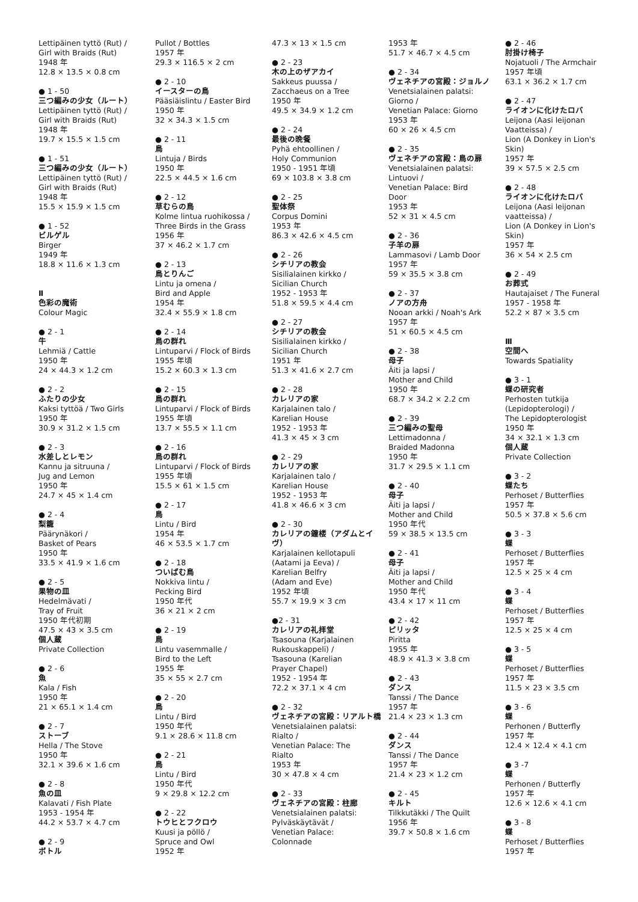Lettipäinen tyttö (Rut) /
Girl with Braids (Rut)
1948 年
12.8 × 13.5 × 0.8 cm
● 1 - 50
三つ編みの少女（ルート）
Lettipäinen tyttö (Rut) /
Girl with Braids (Rut)
1948 年
19.7 × 15.5 × 1.5 cm
● 1 - 51
三つ編みの少女（ルート）
Lettipäinen tyttö (Rut) /
Girl with Braids (Rut)
1948 年
15.5 × 15.9 × 1.5 cm
● 1 - 52
ビルゲル
Birger
1949 年
18.8 × 11.6 × 1.3 cm
Ⅱ
色彩の魔術
Colour Magic
● 2 - 1
牛
Lehmiä / Cattle
1950 年
24 × 44.3 × 1.2 cm
● 2 - 2
ふたりの少女
Kaksi tyttöä / Two Girls
1950 年
30.9 × 31.2 × 1.5 cm
● 2 - 3
水差しとレモン
Kannu ja sitruuna /
Jug and Lemon
1950 年
24.7 × 45 × 1.4 cm
● 2 - 4
梨籠
Päärynäkori /
Basket of Pears
1950 年
33.5 × 41.9 × 1.6 cm
● 2 - 5
果物の皿
Hedelmävati /
Tray of Fruit
1950 年代初期
47.5 × 43 × 3.5 cm
個人蔵
Private Collection
● 2 - 6
魚
Kala / Fish
1950 年
21 × 65.1 × 1.4 cm
● 2 - 7
ストーブ
Hella / The Stove
1950 年
32.1 × 39.6 × 1.6 cm
● 2 - 8
魚の皿
Kalavati / Fish Plate
1953 - 1954 年
44.2 × 53.7 × 4.7 cm
● 2 - 9
ボトル
Pullot / Bottles
1957 年
29.3 × 116.5 × 2 cm
● 2 - 10
イースターの鳥
Pääsiäislintu / Easter Bird
1950 年
32 × 34.3 × 1.5 cm
● 2 - 11
鳥
Lintuja / Birds
1950 年
22.5 × 44.5 × 1.6 cm
● 2 - 12
草むらの鳥
Kolme lintua ruohikossa /
Three Birds in the Grass
1956 年
37 × 46.2 × 1.7 cm
● 2 - 13
鳥とりんご
Lintu ja omena /
Bird and Apple
1954 年
32.4 × 55.9 × 1.8 cm
● 2 - 14
鳥の群れ
Lintuparvi / Flock of Birds
1955 年頃
15.2 × 60.3 × 1.3 cm
● 2 - 15
鳥の群れ
Lintuparvi / Flock of Birds
1955 年頃
13.7 × 55.5 × 1.1 cm
● 2 - 16
鳥の群れ
Lintuparvi / Flock of Birds
1955 年頃
15.5 × 61 × 1.5 cm
● 2 - 17
鳥
Lintu / Bird
1954 年
46 × 53.5 × 1.7 cm
● 2 - 18
ついばむ鳥
Nokkiva lintu /
Pecking Bird
1950 年代
36 × 21 × 2 cm
● 2 - 19
鳥
Lintu vasemmalle /
Bird to the Left
1955 年
35 × 55 × 2.7 cm
● 2 - 20
鳥
Lintu / Bird
1950 年代
9.1 × 28.6 × 11.8 cm
● 2 - 21
鳥
Lintu / Bird
1950 年代
9 × 29.8 × 12.2 cm
● 2 - 22
トウヒとフクロウ
Kuusi ja pöllö /
Spruce and Owl
1952 年
47.3 × 13 × 1.5 cm
● 2 - 23
木の上のザアカイ
Sakkeus puussa /
Zacchaeus on a Tree
1950 年
49.5 × 34.9 × 1.2 cm
● 2 - 24
最後の晩餐
Pyhä ehtoollinen /
Holy Communion
1950 - 1951 年頃
69 × 103.8 × 3.8 cm
● 2 - 25
聖体祭
Corpus Domini
1953 年
86.3 × 42.6 × 4.5 cm
● 2 - 26
シチリアの教会
Sisilialainen kirkko /
Sicilian Church
1952 - 1953 年
51.8 × 59.5 × 4.4 cm
● 2 - 27
シチリアの教会
Sisilialainen kirkko /
Sicilian Church
1951 年
51.3 × 41.6 × 2.7 cm
● 2 - 28
カレリアの家
Karjalainen talo /
Karelian House
1952 - 1953 年
41.3 × 45 × 3 cm
● 2 - 29
カレリアの家
Karjalainen talo /
Karelian House
1952 - 1953 年
41.8 × 46.6 × 3 cm
● 2 - 30
カレリアの鐘楼（アダムとイヴ）
Karjalainen kellotapuli
(Aatami ja Eeva) /
Karelian Belfry
(Adam and Eve)
1952 年頃
55.7 × 19.9 × 3 cm
●2 - 31
カレリアの礼拝堂
Tsasouna (Karjalainen
Rukouskappeli) /
Tsasouna (Karelian
Prayer Chapel)
1952 - 1954 年
72.2 × 37.1 × 4 cm
● 2 - 32
ヴェネチアの宮殿：リアルト橋
Venetsialainen palatsi:
Rialto /
Venetian Palace: The
Rialto
1953 年
30 × 47.8 × 4 cm
● 2 - 33
ヴェネチアの宮殿：柱廊
Venetsialainen palatsi:
Pylväskäytävät /
Venetian Palace:
Colonnade
1953 年
51.7 × 46.7 × 4.5 cm
● 2 - 34
ヴェネチアの宮殿：ジョルノ
Venetsialainen palatsi:
Giorno /
Venetian Palace: Giorno
1953 年
60 × 26 × 4.5 cm
● 2 - 35
ヴェネチアの宮殿：鳥の扉
Venetsialainen palatsi:
Lintuovi /
Venetian Palace: Bird
Door
1953 年
52 × 31 × 4.5 cm
● 2 - 36
子羊の扉
Lammasovi / Lamb Door
1957 年
59 × 35.5 × 3.8 cm
● 2 - 37
ノアの方舟
Nooan arkki / Noah's Ark
1957 年
51 × 60.5 × 4.5 cm
● 2 - 38
母子
Äiti ja lapsi /
Mother and Child
1950 年
68.7 × 34.2 × 2.2 cm
● 2 - 39
三つ編みの聖母
Lettimadonna /
Braided Madonna
1950 年
31.7 × 29.5 × 1.1 cm
● 2 - 40
母子
Äiti ja lapsi /
Mother and Child
1950 年代
59 × 38.5 × 13.5 cm
● 2 - 41
母子
Äiti ja lapsi /
Mother and Child
1950 年代
43.4 × 17 × 11 cm
● 2 - 42
ピリッタ
Piritta
1955 年
48.9 × 41.3 × 3.8 cm
● 2 - 43
ダンス
Tanssi / The Dance
1957 年
21.4 × 23 × 1.3 cm
● 2 - 44
ダンス
Tanssi / The Dance
1957 年
21.4 × 23 × 1.2 cm
● 2 - 45
キルト
Tilkkutäkki / The Quilt
1956 年
39.7 × 50.8 × 1.6 cm
● 2 - 46
肘掛け椅子
Nojatuoli / The Armchair
1957 年頃
63.1 × 36.2 × 1.7 cm
● 2 - 47
ライオンに化けたロバ
Leijona (Aasi leijonan
Vaatteissa) /
Lion (A Donkey in Lion's
Skin)
1957 年
39 × 57.5 × 2.5 cm
● 2 - 48
ライオンに化けたロバ
Leijona (Aasi leijonan
vaatteissa) /
Lion (A Donkey in Lion's
Skin)
1957 年
36 × 54 × 2.5 cm
● 2 - 49
お葬式
Hautajaiset / The Funeral
1957 - 1958 年
52.2 × 87 × 3.5 cm
Ⅲ
空間へ
Towards Spatiality
● 3 - 1
蝶の研究者
Perhosten tutkija
(Lepidopterologi) /
The Lepidopterologist
1950 年
34 × 32.1 × 1.3 cm
個人蔵
Private Collection
● 3 - 2
蝶たち
Perhoset / Butterflies
1957 年
50.5 × 37.8 × 5.6 cm
● 3 - 3
蝶
Perhoset / Butterflies
1957 年
12.5 × 25 × 4 cm
● 3 - 4
蝶
Perhoset / Butterflies
1957 年
12.5 × 25 × 4 cm
● 3 - 5
蝶
Perhoset / Butterflies
1957 年
11.5 × 23 × 3.5 cm
● 3 - 6
蝶
Perhonen / Butterfly
1957 年
12.4 × 12.4 × 4.1 cm
● 3 -7
蝶
Perhonen / Butterfly
1957 年
12.6 × 12.6 × 4.1 cm
● 3 - 8
蝶
Perhoset / Butterflies
1957 年